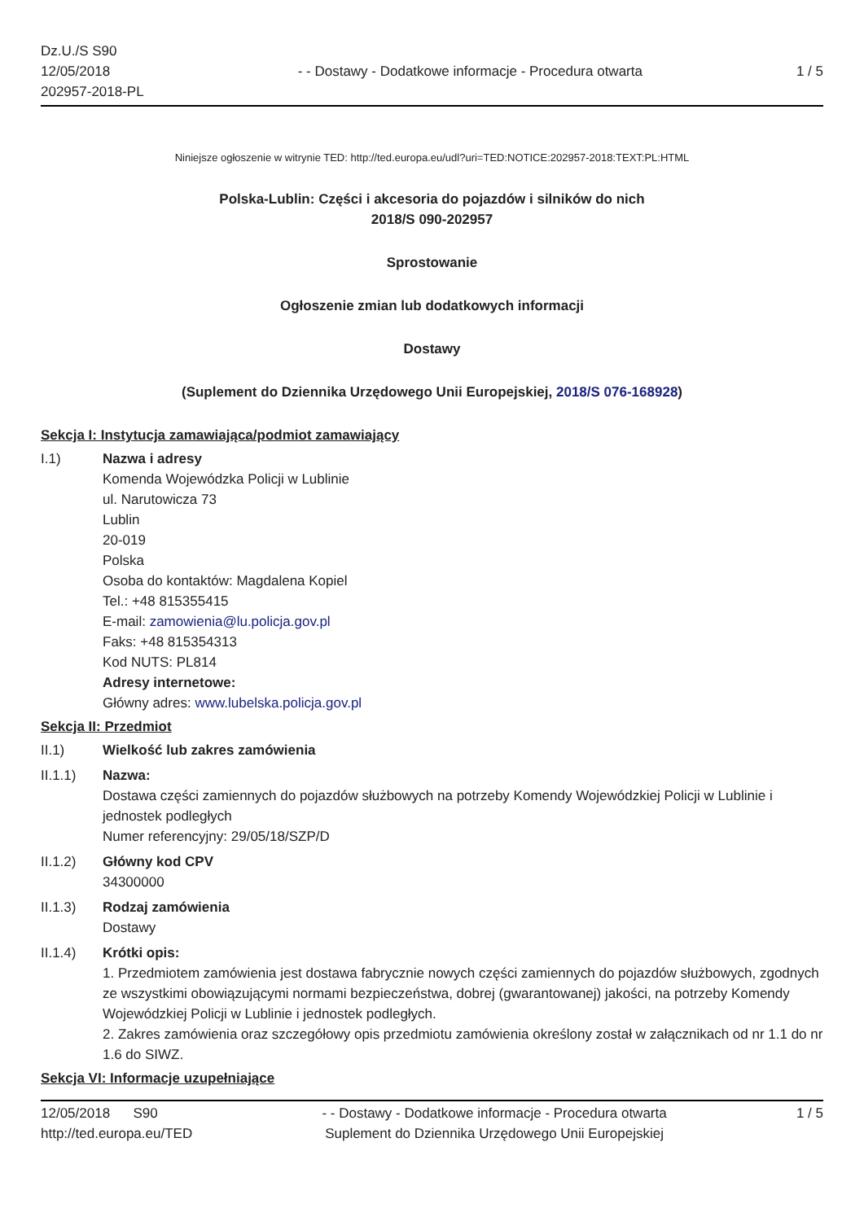Dz.U./S S90
12/05/2018
202957-2018-PL
- - Dostawy - Dodatkowe informacje - Procedura otwarta
1 / 5
Niniejsze ogłoszenie w witrynie TED: http://ted.europa.eu/udl?uri=TED:NOTICE:202957-2018:TEXT:PL:HTML
Polska-Lublin: Części i akcesoria do pojazdów i silników do nich
2018/S 090-202957
Sprostowanie
Ogłoszenie zmian lub dodatkowych informacji
Dostawy
(Suplement do Dziennika Urzędowego Unii Europejskiej, 2018/S 076-168928)
Sekcja I: Instytucja zamawiająca/podmiot zamawiający
I.1) Nazwa i adresy
Komenda Wojewódzka Policji w Lublinie
ul. Narutowicza 73
Lublin
20-019
Polska
Osoba do kontaktów: Magdalena Kopiel
Tel.: +48 815355415
E-mail: zamowienia@lu.policja.gov.pl
Faks: +48 815354313
Kod NUTS: PL814
Adresy internetowe:
Główny adres: www.lubelska.policja.gov.pl
Sekcja II: Przedmiot
II.1) Wielkość lub zakres zamówienia
II.1.1) Nazwa:
Dostawa części zamiennych do pojazdów służbowych na potrzeby Komendy Wojewódzkiej Policji w Lublinie i jednostek podległych
Numer referencyjny: 29/05/18/SZP/D
II.1.2) Główny kod CPV
34300000
II.1.3) Rodzaj zamówienia
Dostawy
II.1.4) Krótki opis:
1. Przedmiotem zamówienia jest dostawa fabrycznie nowych części zamiennych do pojazdów służbowych, zgodnych ze wszystkimi obowiązującymi normami bezpieczeństwa, dobrej (gwarantowanej) jakości, na potrzeby Komendy Wojewódzkiej Policji w Lublinie i jednostek podległych.
2. Zakres zamówienia oraz szczegółowy opis przedmiotu zamówienia określony został w załącznikach od nr 1.1 do nr 1.6 do SIWZ.
Sekcja VI: Informacje uzupełniające
12/05/2018 S90
http://ted.europa.eu/TED
- - Dostawy - Dodatkowe informacje - Procedura otwarta
Suplement do Dziennika Urzędowego Unii Europejskiej
1 / 5